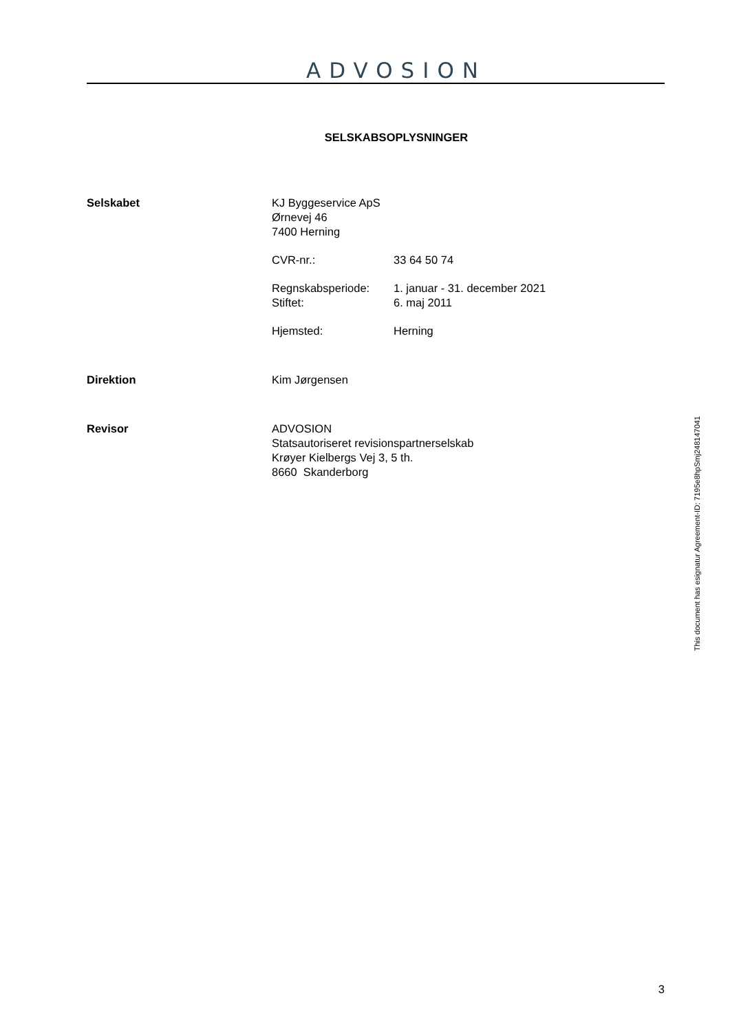ADVOSION
SELSKABSOPLYSNINGER
Selskabet KJ Byggeservice ApS
Ørnevej 46
7400 Herning
| CVR-nr.: | 33 64 50 74 |
| Regnskabsperiode: | 1. januar - 31. december 2021 |
| Stiftet: | 6. maj 2011 |
| Hjemsted: | Herning |
Direktion Kim Jørgensen
Revisor ADVOSION
Statsautoriseret revisionspartnerselskab
Krøyer Kielbergs Vej 3, 5 th.
8660 Skanderborg
3
This document has esignatur Agreement-ID: 7195e8hpSmj248147041